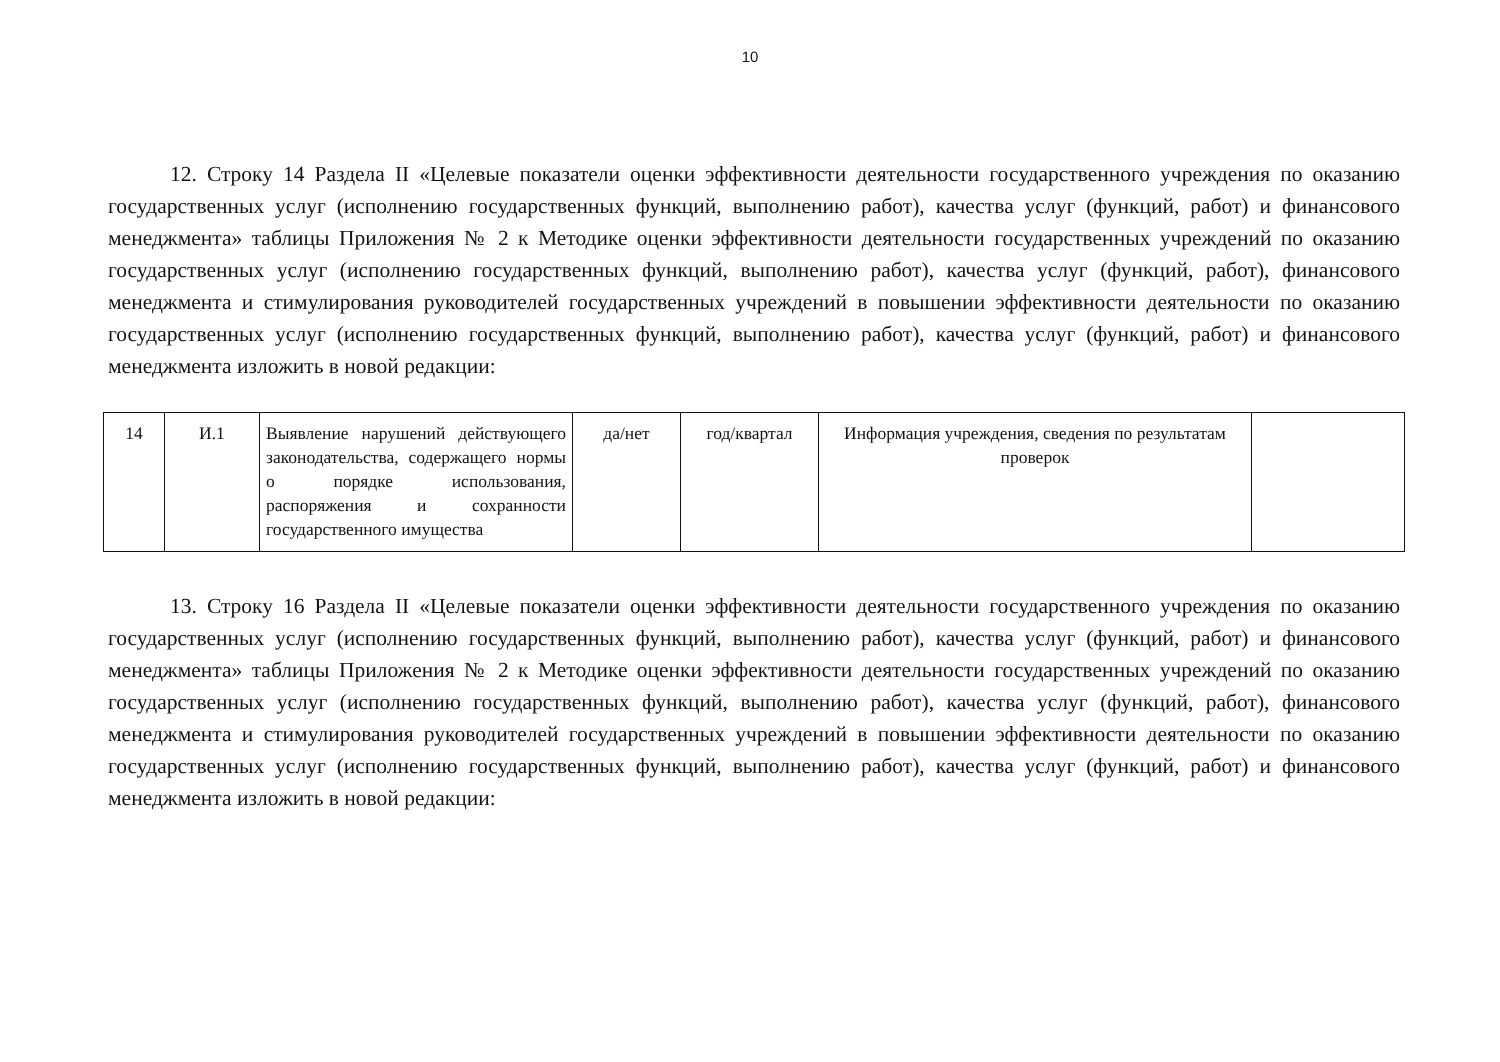10
12. Строку 14 Раздела II «Целевые показатели оценки эффективности деятельности государственного учреждения по оказанию государственных услуг (исполнению государственных функций, выполнению работ), качества услуг (функций, работ) и финансового менеджмента» таблицы Приложения № 2 к Методике оценки эффективности деятельности государственных учреждений по оказанию государственных услуг (исполнению государственных функций, выполнению работ), качества услуг (функций, работ), финансового менеджмента и стимулирования руководителей государственных учреждений в повышении эффективности деятельности по оказанию государственных услуг (исполнению государственных функций, выполнению работ), качества услуг (функций, работ) и финансового менеджмента изложить в новой редакции:
| 14 | И.1 | Выявление нарушений действующего законодательства, содержащего нормы о порядке использования, распоряжения и сохранности государственного имущества | да/нет | год/квартал | Информация учреждения, сведения по результатам проверок | |
13. Строку 16 Раздела II «Целевые показатели оценки эффективности деятельности государственного учреждения по оказанию государственных услуг (исполнению государственных функций, выполнению работ), качества услуг (функций, работ) и финансового менеджмента» таблицы Приложения № 2 к Методике оценки эффективности деятельности государственных учреждений по оказанию государственных услуг (исполнению государственных функций, выполнению работ), качества услуг (функций, работ), финансового менеджмента и стимулирования руководителей государственных учреждений в повышении эффективности деятельности по оказанию государственных услуг (исполнению государственных функций, выполнению работ), качества услуг (функций, работ) и финансового менеджмента изложить в новой редакции: